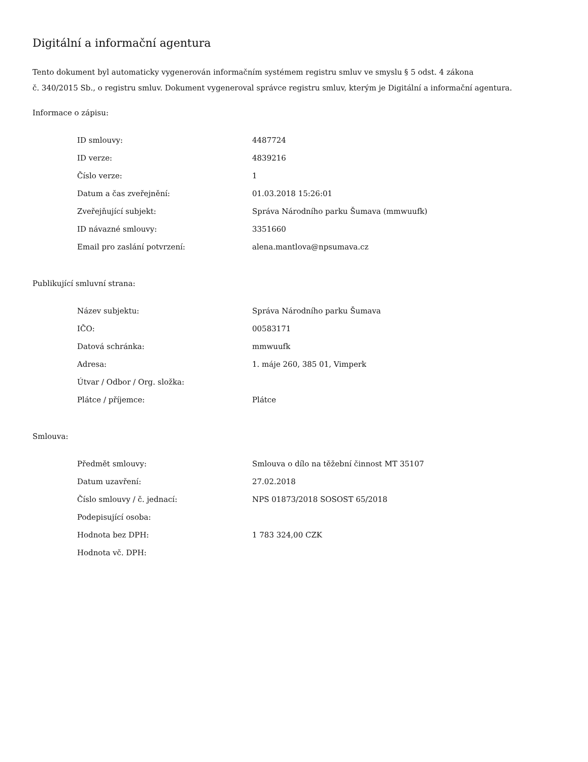Digitální a informační agentura
Tento dokument byl automaticky vygenerován informačním systémem registru smluv ve smyslu § 5 odst. 4 zákona
č. 340/2015 Sb., o registru smluv. Dokument vygeneroval správce registru smluv, kterým je Digitální a informační agentura.
Informace o zápisu:
| ID smlouvy: | 4487724 |
| ID verze: | 4839216 |
| Číslo verze: | 1 |
| Datum a čas zveřejnění: | 01.03.2018 15:26:01 |
| Zveřejňující subjekt: | Správa Národního parku Šumava (mmwuufk) |
| ID návazné smlouvy: | 3351660 |
| Email pro zaslání potvrzení: | alena.mantlova@npsumava.cz |
Publikující smluvní strana:
| Název subjektu: | Správa Národního parku Šumava |
| IČO: | 00583171 |
| Datová schránka: | mmwuufk |
| Adresa: | 1. máje 260, 385 01, Vimperk |
| Útvar / Odbor / Org. složka: | |
| Plátce / příjemce: | Plátce |
Smlouva:
| Předmět smlouvy: | Smlouva o dílo na těžební činnost MT 35107 |
| Datum uzavření: | 27.02.2018 |
| Číslo smlouvy / č. jednací: | NPS 01873/2018 SOSOST 65/2018 |
| Podepisující osoba: | |
| Hodnota bez DPH: | 1 783 324,00 CZK |
| Hodnota vč. DPH: | |